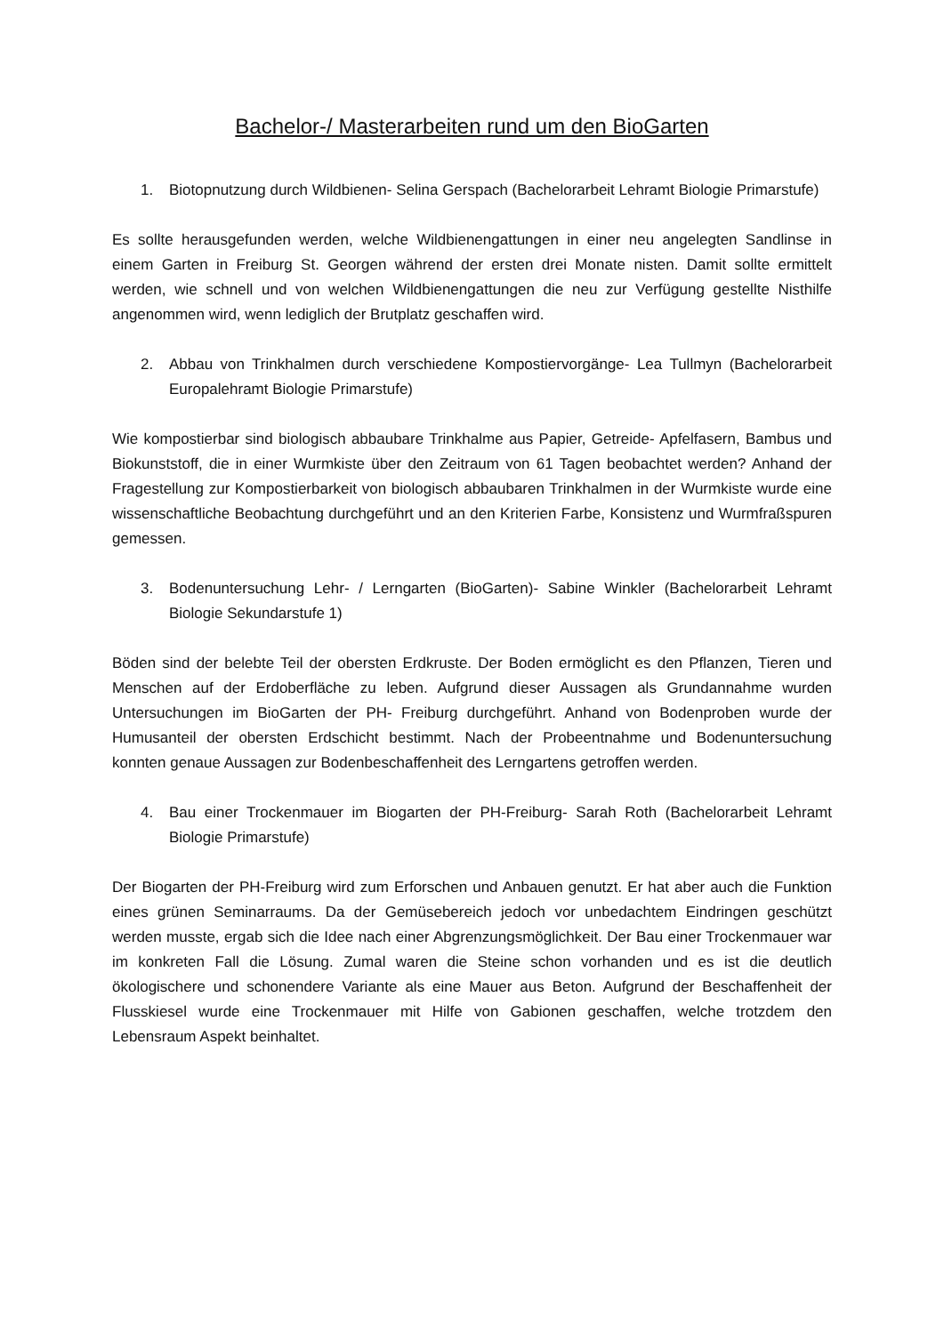Bachelor-/ Masterarbeiten rund um den BioGarten
1. Biotopnutzung durch Wildbienen- Selina Gerspach (Bachelorarbeit Lehramt Biologie Primarstufe)
Es sollte herausgefunden werden, welche Wildbienengattungen in einer neu angelegten Sandlinse in einem Garten in Freiburg St. Georgen während der ersten drei Monate nisten. Damit sollte ermittelt werden, wie schnell und von welchen Wildbienengattungen die neu zur Verfügung gestellte Nisthilfe angenommen wird, wenn lediglich der Brutplatz geschaffen wird.
2. Abbau von Trinkhalmen durch verschiedene Kompostiervorgänge- Lea Tullmyn (Bachelorarbeit Europalehramt Biologie Primarstufe)
Wie kompostierbar sind biologisch abbaubare Trinkhalme aus Papier, Getreide- Apfelfasern, Bambus und Biokunststoff, die in einer Wurmkiste über den Zeitraum von 61 Tagen beobachtet werden? Anhand der Fragestellung zur Kompostierbarkeit von biologisch abbaubaren Trinkhalmen in der Wurmkiste wurde eine wissenschaftliche Beobachtung durchgeführt und an den Kriterien Farbe, Konsistenz und Wurmfraßspuren gemessen.
3. Bodenuntersuchung Lehr- / Lerngarten (BioGarten)- Sabine Winkler (Bachelorarbeit Lehramt Biologie Sekundarstufe 1)
Böden sind der belebte Teil der obersten Erdkruste. Der Boden ermöglicht es den Pflanzen, Tieren und Menschen auf der Erdoberfläche zu leben. Aufgrund dieser Aussagen als Grundannahme wurden Untersuchungen im BioGarten der PH- Freiburg durchgeführt. Anhand von Bodenproben wurde der Humusanteil der obersten Erdschicht bestimmt. Nach der Probeentnahme und Bodenuntersuchung konnten genaue Aussagen zur Bodenbeschaffenheit des Lerngartens getroffen werden.
4. Bau einer Trockenmauer im Biogarten der PH-Freiburg- Sarah Roth (Bachelorarbeit Lehramt Biologie Primarstufe)
Der Biogarten der PH-Freiburg wird zum Erforschen und Anbauen genutzt. Er hat aber auch die Funktion eines grünen Seminarraums. Da der Gemüsebereich jedoch vor unbedachtem Eindringen geschützt werden musste, ergab sich die Idee nach einer Abgrenzungsmöglichkeit. Der Bau einer Trockenmauer war im konkreten Fall die Lösung. Zumal waren die Steine schon vorhanden und es ist die deutlich ökologischere und schonendere Variante als eine Mauer aus Beton. Aufgrund der Beschaffenheit der Flusskiesel wurde eine Trockenmauer mit Hilfe von Gabionen geschaffen, welche trotzdem den Lebensraum Aspekt beinhaltet.